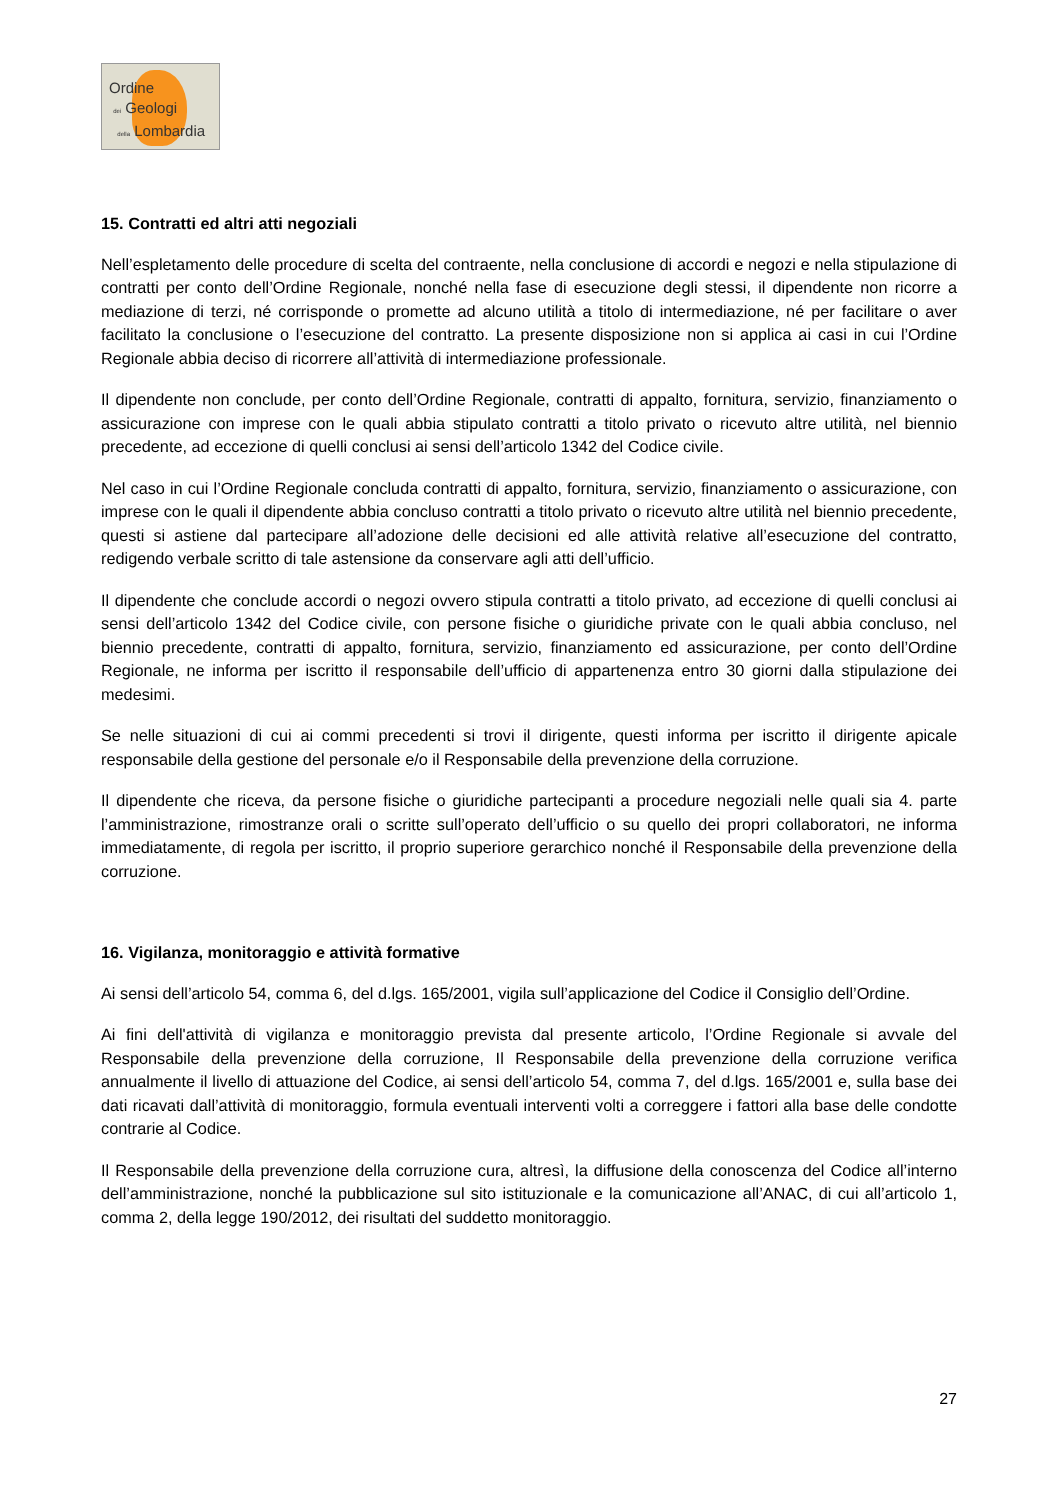Ordine
dei Geologi
della Lombardia
15. Contratti ed altri atti negoziali
Nell’espletamento delle procedure di scelta del contraente, nella conclusione di accordi e negozi e nella stipulazione di contratti per conto dell’Ordine Regionale, nonché nella fase di esecuzione degli stessi, il dipendente non ricorre a mediazione di terzi, né corrisponde o promette ad alcuno utilità a titolo di intermediazione, né per facilitare o aver facilitato la conclusione o l’esecuzione del contratto. La presente disposizione non si applica ai casi in cui l’Ordine Regionale abbia deciso di ricorrere all’attività di intermediazione professionale.
Il dipendente non conclude, per conto dell’Ordine Regionale, contratti di appalto, fornitura, servizio, finanziamento o assicurazione con imprese con le quali abbia stipulato contratti a titolo privato o ricevuto altre utilità, nel biennio precedente, ad eccezione di quelli conclusi ai sensi dell’articolo 1342 del Codice civile.
Nel caso in cui l’Ordine Regionale concluda contratti di appalto, fornitura, servizio, finanziamento o assicurazione, con imprese con le quali il dipendente abbia concluso contratti a titolo privato o ricevuto altre utilità nel biennio precedente, questi si astiene dal partecipare all’adozione delle decisioni ed alle attività relative all’esecuzione del contratto, redigendo verbale scritto di tale astensione da conservare agli atti dell’ufficio.
Il dipendente che conclude accordi o negozi ovvero stipula contratti a titolo privato, ad eccezione di quelli conclusi ai sensi dell’articolo 1342 del Codice civile, con persone fisiche o giuridiche private con le quali abbia concluso, nel biennio precedente, contratti di appalto, fornitura, servizio, finanziamento ed assicurazione, per conto dell’Ordine Regionale, ne informa per iscritto il responsabile dell’ufficio di appartenenza entro 30 giorni dalla stipulazione dei medesimi.
Se nelle situazioni di cui ai commi precedenti si trovi il dirigente, questi informa per iscritto il dirigente apicale responsabile della gestione del personale e/o il Responsabile della prevenzione della corruzione.
Il dipendente che riceva, da persone fisiche o giuridiche partecipanti a procedure negoziali nelle quali sia 4. parte l’amministrazione, rimostranze orali o scritte sull’operato dell’ufficio o su quello dei propri collaboratori, ne informa immediatamente, di regola per iscritto, il proprio superiore gerarchico nonché il Responsabile della prevenzione della corruzione.
16. Vigilanza, monitoraggio e attività formative
Ai sensi dell’articolo 54, comma 6, del d.lgs. 165/2001, vigila sull’applicazione del Codice il Consiglio dell’Ordine.
Ai fini dell'attività di vigilanza e monitoraggio prevista dal presente articolo, l’Ordine Regionale si avvale del Responsabile della prevenzione della corruzione, Il Responsabile della prevenzione della corruzione verifica annualmente il livello di attuazione del Codice, ai sensi dell’articolo 54, comma 7, del d.lgs. 165/2001 e, sulla base dei dati ricavati dall’attività di monitoraggio, formula eventuali interventi volti a correggere i fattori alla base delle condotte contrarie al Codice.
Il Responsabile della prevenzione della corruzione cura, altresì, la diffusione della conoscenza del Codice all’interno dell’amministrazione, nonché la pubblicazione sul sito istituzionale e la comunicazione all’ANAC, di cui all’articolo 1, comma 2, della legge 190/2012, dei risultati del suddetto monitoraggio.
27